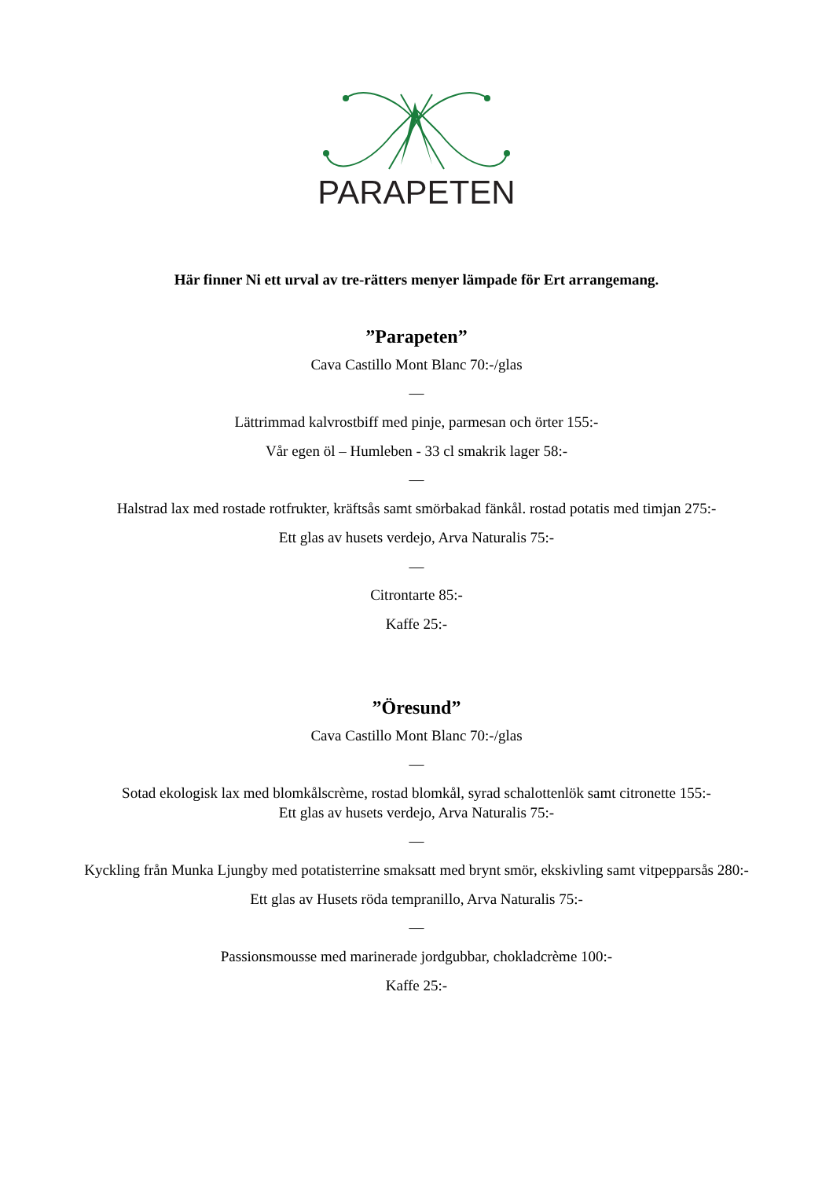PARAPETEN
Här finner Ni ett urval av tre-rätters menyer lämpade för Ert arrangemang.
”Parapeten”
Cava Castillo Mont Blanc 70:-/glas
—
Lättrimmad kalvrostbiff med pinje, parmesan och örter 155:-
Vår egen öl – Humleben - 33 cl smakrik lager 58:-
—
Halstrad lax med rostade rotfrukter, kräftsås samt smörbakad fänkål. rostad potatis med timjan 275:-
Ett glas av husets verdejo, Arva Naturalis 75:-
—
Citrontarte 85:-
Kaffe 25:-
”Öresund”
Cava Castillo Mont Blanc 70:-/glas
—
Sotad ekologisk lax med blomkålscrème, rostad blomkål, syrad schalottenlök samt citronette 155:-
Ett glas av husets verdejo, Arva Naturalis 75:-
—
Kyckling från Munka Ljungby med potatisterrine smaksatt med brynt smör, ekskivling samt vitpepparsås 280:-
Ett glas av Husets röda tempranillo, Arva Naturalis 75:-
—
Passionsmousse med marinerade jordgubbar, chokladcrème 100:-
Kaffe 25:-